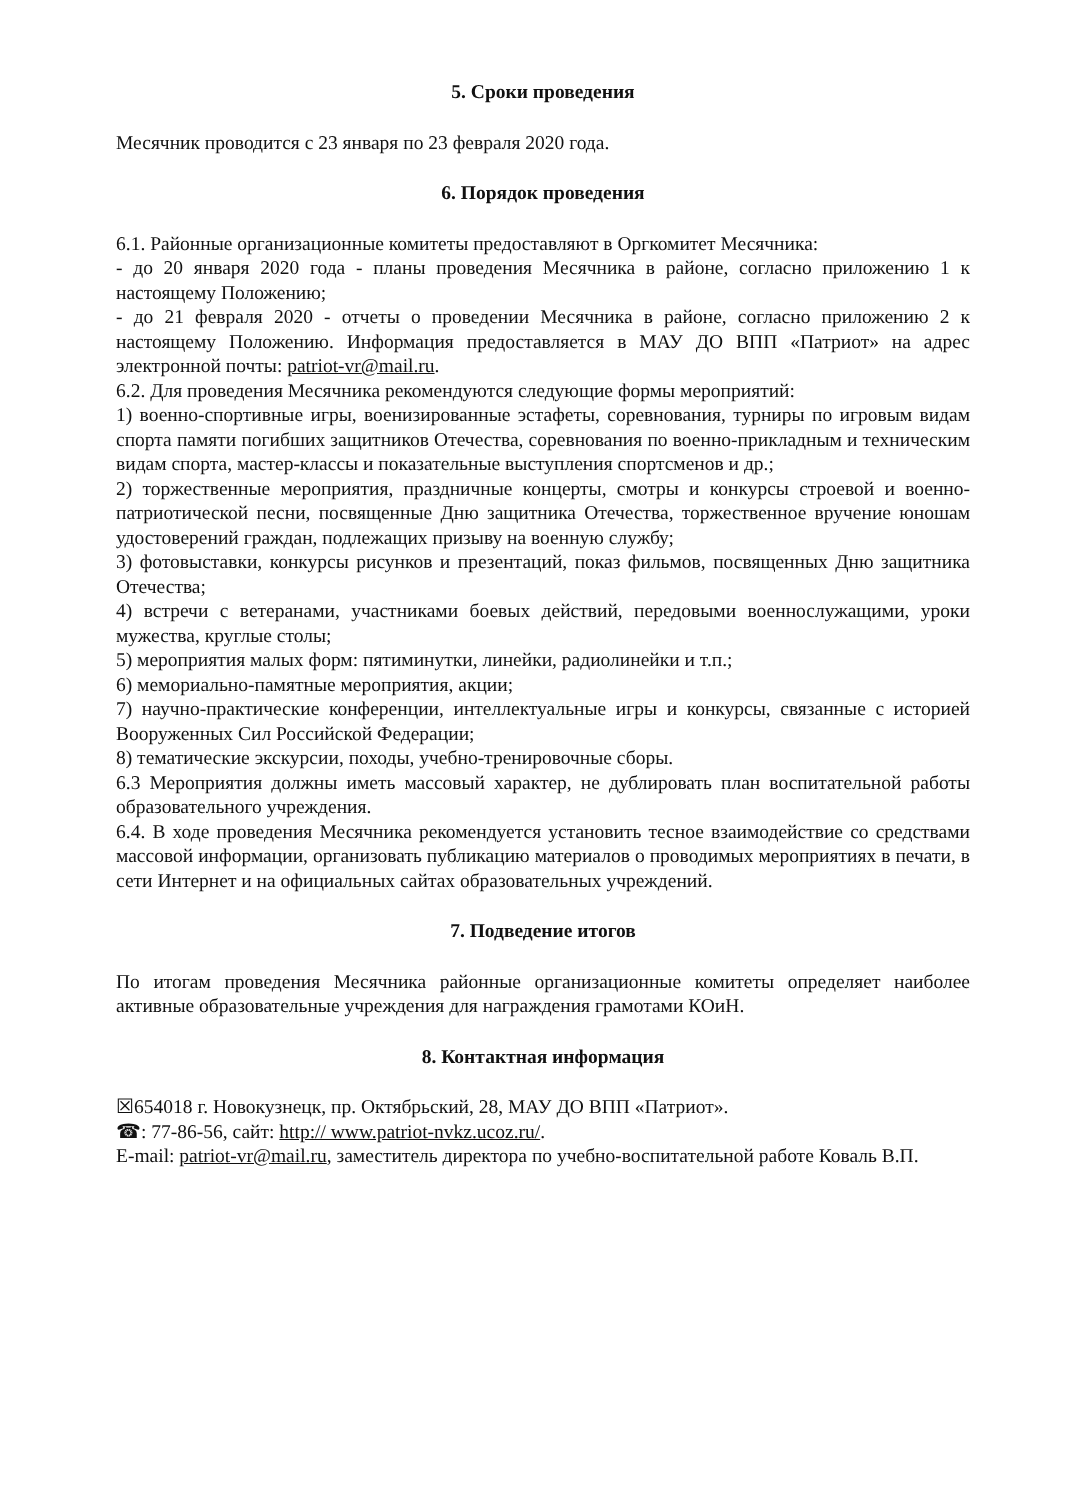5. Сроки проведения
Месячник проводится с 23 января по 23 февраля 2020 года.
6. Порядок проведения
6.1. Районные организационные комитеты предоставляют в Оргкомитет Месячника:
- до 20 января 2020 года - планы проведения Месячника в районе, согласно приложению 1 к настоящему Положению;
- до 21 февраля 2020 - отчеты о проведении Месячника в районе, согласно приложению 2 к настоящему Положению. Информация предоставляется в МАУ ДО ВПП «Патриот» на адрес электронной почты: patriot-vr@mail.ru.
6.2. Для проведения Месячника рекомендуются следующие формы мероприятий:
1) военно-спортивные игры, военизированные эстафеты, соревнования, турниры по игровым видам спорта памяти погибших защитников Отечества, соревнования по военно-прикладным и техническим видам спорта, мастер-классы и показательные выступления спортсменов и др.;
2) торжественные мероприятия, праздничные концерты, смотры и конкурсы строевой и военно-патриотической песни, посвященные Дню защитника Отечества, торжественное вручение юношам удостоверений граждан, подлежащих призыву на военную службу;
3) фотовыставки, конкурсы рисунков и презентаций, показ фильмов, посвященных Дню защитника Отечества;
4) встречи с ветеранами, участниками боевых действий, передовыми военнослужащими, уроки мужества, круглые столы;
5) мероприятия малых форм: пятиминутки, линейки, радиолинейки и т.п.;
6) мемориально-памятные мероприятия, акции;
7) научно-практические конференции, интеллектуальные игры и конкурсы, связанные с историей Вооруженных Сил Российской Федерации;
8) тематические экскурсии, походы, учебно-тренировочные сборы.
6.3 Мероприятия должны иметь массовый характер, не дублировать план воспитательной работы образовательного учреждения.
6.4. В ходе проведения Месячника рекомендуется установить тесное взаимодействие со средствами массовой информации, организовать публикацию материалов о проводимых мероприятиях в печати, в сети Интернет и на официальных сайтах образовательных учреждений.
7. Подведение итогов
По итогам проведения Месячника районные организационные комитеты определяет наиболее активные образовательные учреждения для награждения грамотами КОиН.
8. Контактная информация
☒654018 г. Новокузнецк, пр. Октябрьский, 28, МАУ ДО ВПП «Патриот».
☎: 77-86-56, сайт: http:// www.patriot-nvkz.ucoz.ru/.
E-mail: patriot-vr@mail.ru, заместитель директора по учебно-воспитательной работе Коваль В.П.